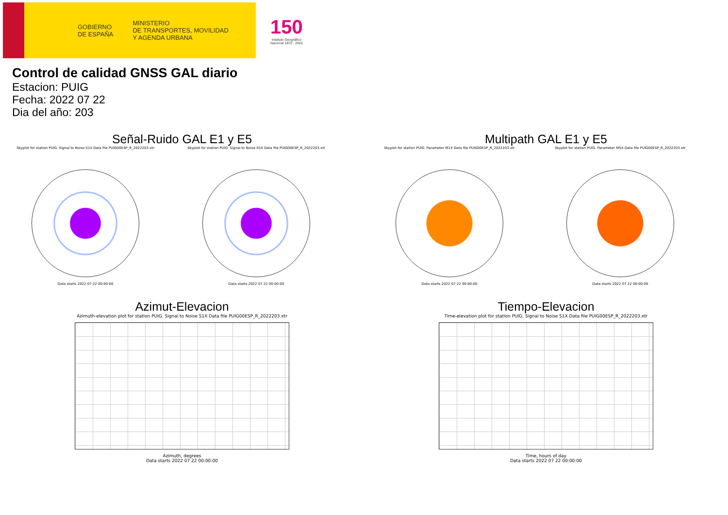GOBIERNO
DE ESPAÑA MINISTERIO
DE TRANSPORTES, MOVILIDAD
Y AGENDA URBANA
150
Instituto Geográfico
Nacional 1870 · 2020
Control de calidad GNSS GAL diario
Estacion: PUIG
Fecha: 2022 07 22
Dia del año: 203
Señal-Ruido GAL E1 y E5
Skyplot for station PUIG. Signal to Noise S1X Data file PUIG00ESP_R_2022203.xtr
Data starts 2022 07 22 00:00:00
Skyplot for station PUIG. Signal to Noise S5X Data file PUIG00ESP_R_2022203.xtr
Data starts 2022 07 22 00:00:00
Multipath GAL E1 y E5
Skyplot for station PUIG. Parameter M1X Data file PUIG00ESP_R_2022203.xtr
Data starts 2022 07 22 00:00:00
Skyplot for station PUIG. Parameter M5X Data file PUIG00ESP_R_2022203.xtr
Data starts 2022 07 22 00:00:00
Azimut-Elevacion
Azimuth-elevation plot for station PUIG. Signal to Noise S1X Data file PUIG00ESP_R_2022203.xtr
Azimuth, degrees
Data starts 2022 07 22 00:00:00
Tiempo-Elevacion
Time-elevation plot for station PUIG. Signal to Noise S1X Data file PUIG00ESP_R_2022203.xtr
Time, hours of day
Data starts 2022 07 22 00:00:00